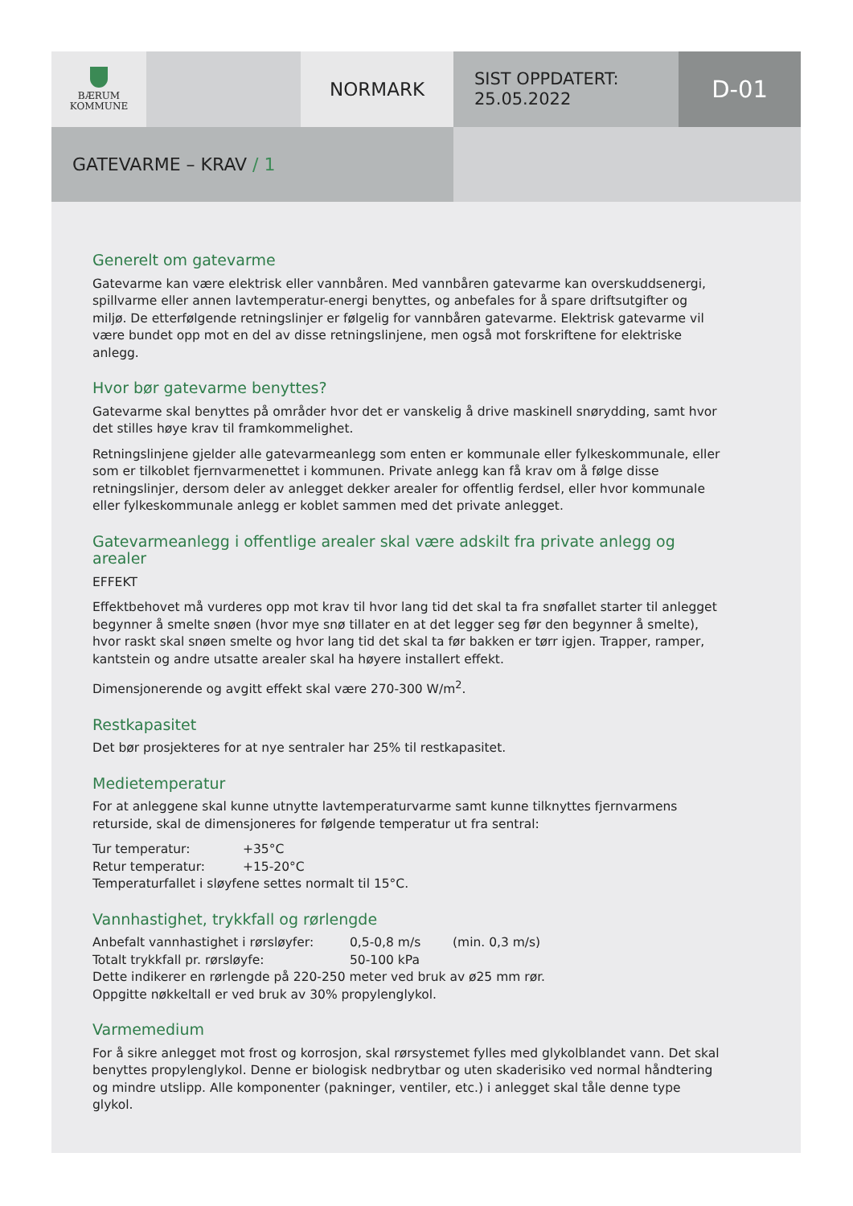BÆRUM
KOMMUNE
NORMARK
SIST OPPDATERT:
25.05.2022
D-01
GATEVARME – KRAV / 1
Generelt om gatevarme
Gatevarme kan være elektrisk eller vannbåren. Med vannbåren gatevarme kan overskuddsenergi, spillvarme eller annen lavtemperatur-energi benyttes, og anbefales for å spare driftsutgifter og miljø. De etterfølgende retningslinjer er følgelig for vannbåren gatevarme. Elektrisk gatevarme vil være bundet opp mot en del av disse retningslinjene, men også mot forskriftene for elektriske anlegg.
Hvor bør gatevarme benyttes?
Gatevarme skal benyttes på områder hvor det er vanskelig å drive maskinell snørydding, samt hvor det stilles høye krav til framkommelighet.
Retningslinjene gjelder alle gatevarmeanlegg som enten er kommunale eller fylkeskommunale, eller som er tilkoblet fjernvarmenettet i kommunen. Private anlegg kan få krav om å følge disse retningslinjer, dersom deler av anlegget dekker arealer for offentlig ferdsel, eller hvor kommunale eller fylkeskommunale anlegg er koblet sammen med det private anlegget.
Gatevarmeanlegg i offentlige arealer skal være adskilt fra private anlegg og arealer
EFFEKT
Effektbehovet må vurderes opp mot krav til hvor lang tid det skal ta fra snøfallet starter til anlegget begynner å smelte snøen (hvor mye snø tillater en at det legger seg før den begynner å smelte), hvor raskt skal snøen smelte og hvor lang tid det skal ta før bakken er tørr igjen. Trapper, ramper, kantstein og andre utsatte arealer skal ha høyere installert effekt.
Dimensjonerende og avgitt effekt skal være 270-300 W/m<sup>2</sup>.
Restkapasitet
Det bør prosjekteres for at nye sentraler har 25% til restkapasitet.
Medietemperatur
For at anleggene skal kunne utnytte lavtemperaturvarme samt kunne tilknyttes fjernvarmens returside, skal de dimensjoneres for følgende temperatur ut fra sentral:
Tur temperatur: +35°C Retur temperatur: +15-20°C
Temperaturfallet i sløyfene settes normalt til 15°C.
Vannhastighet, trykkfall og rørlengde
Anbefalt vannhastighet i rørsløyfer: 0,5-0,8 m/s (min. 0,3 m/s) Totalt trykkfall pr. rørsløyfe: 50-100 kPa
Dette indikerer en rørlengde på 220-250 meter ved bruk av ø25 mm rør.
Oppgitte nøkkeltall er ved bruk av 30% propylenglykol.
Varmemedium
For å sikre anlegget mot frost og korrosjon, skal rørsystemet fylles med glykolblandet vann. Det skal benyttes propylenglykol. Denne er biologisk nedbrytbar og uten skaderisiko ved normal håndtering og mindre utslipp. Alle komponenter (pakninger, ventiler, etc.) i anlegget skal tåle denne type glykol.